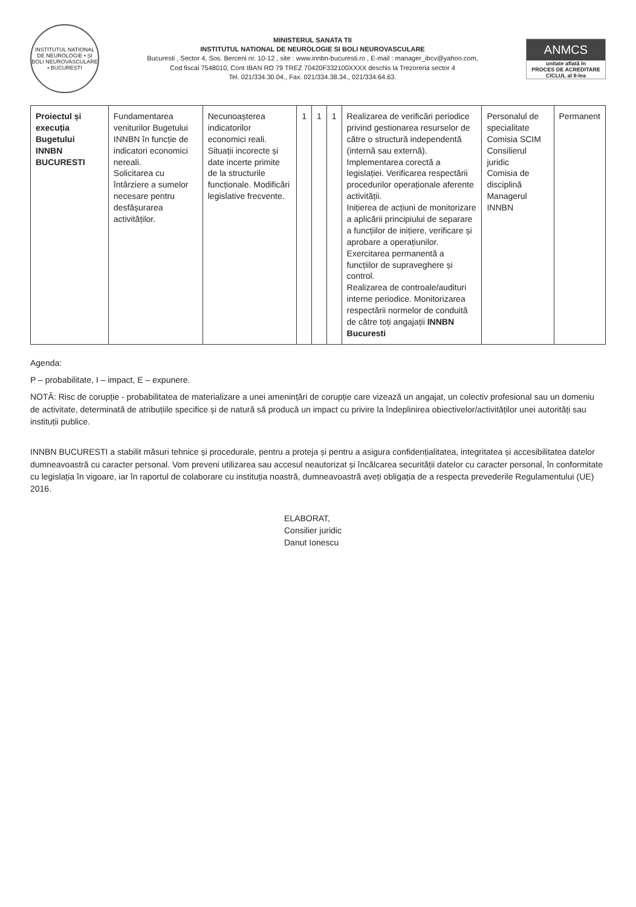INSTITUTUL NATIONAL DE NEUROLOGIE • ȘI BOLI NEUROVASCULARE • BUCUREȘTI
MINISTERUL SANATA TII
INSTITUTUL NATIONAL DE NEUROLOGIE SI BOLI NEUROVASCULARE
Bucuresti , Sector 4, Sos. Berceni nr. 10-12 , site : www.innbn-bucuresti.ro , E-mail : manager_ibcv@yahoo.com,
Cod fiscal 7548010, Cont IBAN RO 79 TREZ 70420F332100XXXX deschis la Trezoreria sector 4
Tel. 021/334.30.04., Fax. 021/334.38.34., 021/334.64.63.
ANMCS
unitate aflată în
PROCES DE ACREDITARE
CICLUL al II-lea
| Proiectul și execuția Bugetului INNBN BUCURESTI | Fundamentarea veniturilor Bugetului INNBN în funcție de indicatori economici nereali. Solicitarea cu întârziere a sumelor necesare pentru desfășurarea activităților. | Necunoașterea indicatorilor economici reali. Situații incorecte și date incerte primite de la structurile funcționale. Modificări legislative frecvente. | 1 | 1 | 1 | Realizarea de verificări periodice privind gestionarea resurselor de către o structură independentă (internă sau externă). Implementarea corectă a legislației. Verificarea respectării procedurilor operaționale aferente activității. Inițierea de acțiuni de monitorizare a aplicării principiului de separare a funcțiilor de inițiere, verificare și aprobare a operațiunilor. Exercitarea permanentă a funcțiilor de supraveghere și control. Realizarea de controale/audituri interne periodice. Monitorizarea respectării normelor de conduită de către toți angajații INNBN Bucuresti | Personalul de specialitate Comisia SCIM Consilierul juridic Comisia de disciplină Managerul INNBN | Permanent |
Agenda:
P – probabilitate, I – impact, E – expunere.
NOTĂ: Risc de corupție - probabilitatea de materializare a unei amenințări de corupție care vizează un angajat, un colectiv profesional sau un domeniu de activitate, determinată de atribuțiile specifice și de natură să producă un impact cu privire la îndeplinirea obiectivelor/activităților unei autorități sau instituții publice.
INNBN BUCURESTI a stabilit măsuri tehnice și procedurale, pentru a proteja și pentru a asigura confidențialitatea, integritatea și accesibilitatea datelor dumneavoastră cu caracter personal. Vom preveni utilizarea sau accesul neautorizat și încălcarea securității datelor cu caracter personal, în conformitate cu legislația în vigoare, iar în raportul de colaborare cu instituția noastră, dumneavoastră aveți obligația de a respecta prevederile Regulamentului (UE) 2016.
ELABORAT,
Consilier juridic
Danut Ionescu